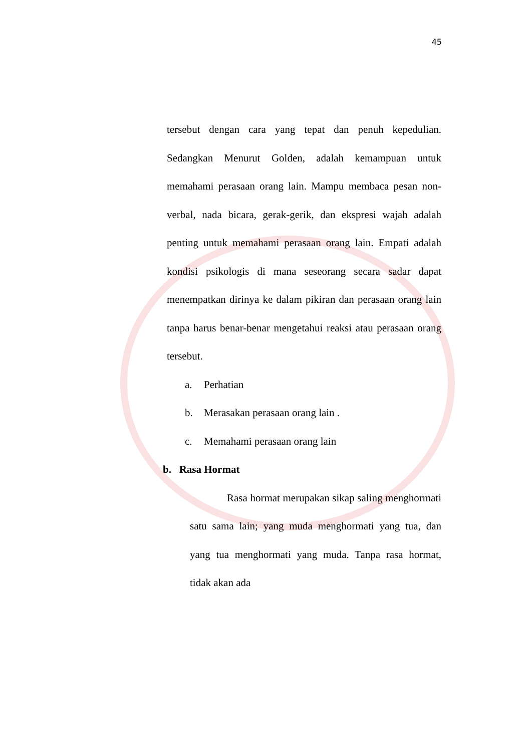45
tersebut dengan cara yang tepat dan penuh kepedulian. Sedangkan Menurut Golden, adalah kemampuan untuk memahami perasaan orang lain. Mampu membaca pesan non-verbal, nada bicara, gerak-gerik, dan ekspresi wajah adalah penting untuk memahami perasaan orang lain. Empati adalah kondisi psikologis di mana seseorang secara sadar dapat menempatkan dirinya ke dalam pikiran dan perasaan orang lain tanpa harus benar-benar mengetahui reaksi atau perasaan orang tersebut.
a. Perhatian
b. Merasakan perasaan orang lain .
c. Memahami perasaan orang lain
b. Rasa Hormat
Rasa hormat merupakan sikap saling menghormati satu sama lain; yang muda menghormati yang tua, dan yang tua menghormati yang muda. Tanpa rasa hormat, tidak akan ada